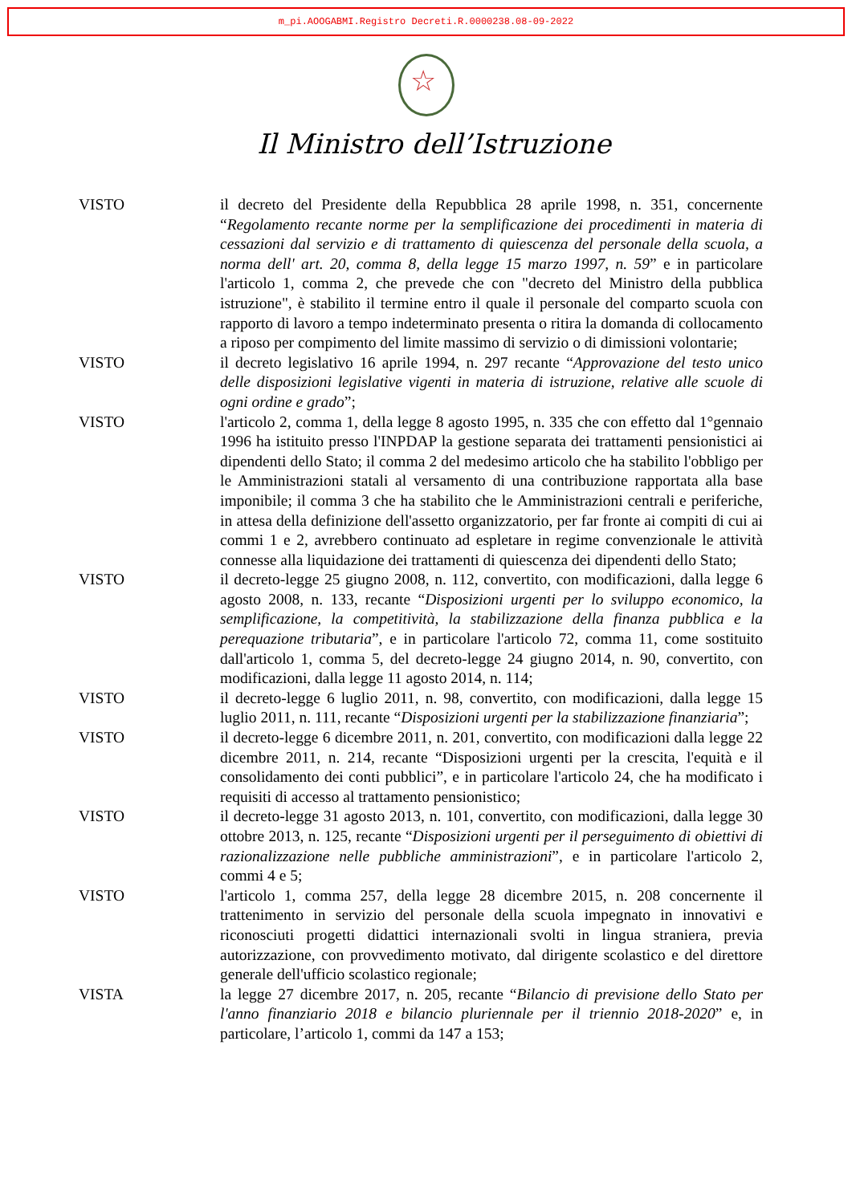m_pi.AOOGABMI.Registro Decreti.R.0000238.08-09-2022
☆
Il Ministro dell’Istruzione
VISTO il decreto del Presidente della Repubblica 28 aprile 1998, n. 351, concernente “Regolamento recante norme per la semplificazione dei procedimenti in materia di cessazioni dal servizio e di trattamento di quiescenza del personale della scuola, a norma dell' art. 20, comma 8, della legge 15 marzo 1997, n. 59” e in particolare l'articolo 1, comma 2, che prevede che con "decreto del Ministro della pubblica istruzione", è stabilito il termine entro il quale il personale del comparto scuola con rapporto di lavoro a tempo indeterminato presenta o ritira la domanda di collocamento a riposo per compimento del limite massimo di servizio o di dimissioni volontarie;
VISTO il decreto legislativo 16 aprile 1994, n. 297 recante “Approvazione del testo unico delle disposizioni legislative vigenti in materia di istruzione, relative alle scuole di ogni ordine e grado”;
VISTO l'articolo 2, comma 1, della legge 8 agosto 1995, n. 335 che con effetto dal 1°gennaio 1996 ha istituito presso l'INPDAP la gestione separata dei trattamenti pensionistici ai dipendenti dello Stato; il comma 2 del medesimo articolo che ha stabilito l'obbligo per le Amministrazioni statali al versamento di una contribuzione rapportata alla base imponibile; il comma 3 che ha stabilito che le Amministrazioni centrali e periferiche, in attesa della definizione dell'assetto organizzatorio, per far fronte ai compiti di cui ai commi 1 e 2, avrebbero continuato ad espletare in regime convenzionale le attività connesse alla liquidazione dei trattamenti di quiescenza dei dipendenti dello Stato;
VISTO il decreto-legge 25 giugno 2008, n. 112, convertito, con modificazioni, dalla legge 6 agosto 2008, n. 133, recante “Disposizioni urgenti per lo sviluppo economico, la semplificazione, la competitività, la stabilizzazione della finanza pubblica e la perequazione tributaria”, e in particolare l'articolo 72, comma 11, come sostituito dall'articolo 1, comma 5, del decreto-legge 24 giugno 2014, n. 90, convertito, con modificazioni, dalla legge 11 agosto 2014, n. 114;
VISTO il decreto-legge 6 luglio 2011, n. 98, convertito, con modificazioni, dalla legge 15 luglio 2011, n. 111, recante “Disposizioni urgenti per la stabilizzazione finanziaria”;
VISTO il decreto-legge 6 dicembre 2011, n. 201, convertito, con modificazioni dalla legge 22 dicembre 2011, n. 214, recante “Disposizioni urgenti per la crescita, l'equità e il consolidamento dei conti pubblici”, e in particolare l'articolo 24, che ha modificato i requisiti di accesso al trattamento pensionistico;
VISTO il decreto-legge 31 agosto 2013, n. 101, convertito, con modificazioni, dalla legge 30 ottobre 2013, n. 125, recante “Disposizioni urgenti per il perseguimento di obiettivi di razionalizzazione nelle pubbliche amministrazioni”, e in particolare l'articolo 2, commi 4 e 5;
VISTO l'articolo 1, comma 257, della legge 28 dicembre 2015, n. 208 concernente il trattenimento in servizio del personale della scuola impegnato in innovativi e riconosciuti progetti didattici internazionali svolti in lingua straniera, previa autorizzazione, con provvedimento motivato, dal dirigente scolastico e del direttore generale dell'ufficio scolastico regionale;
VISTA la legge 27 dicembre 2017, n. 205, recante “Bilancio di previsione dello Stato per l'anno finanziario 2018 e bilancio pluriennale per il triennio 2018-2020” e, in particolare, l’articolo 1, commi da 147 a 153;